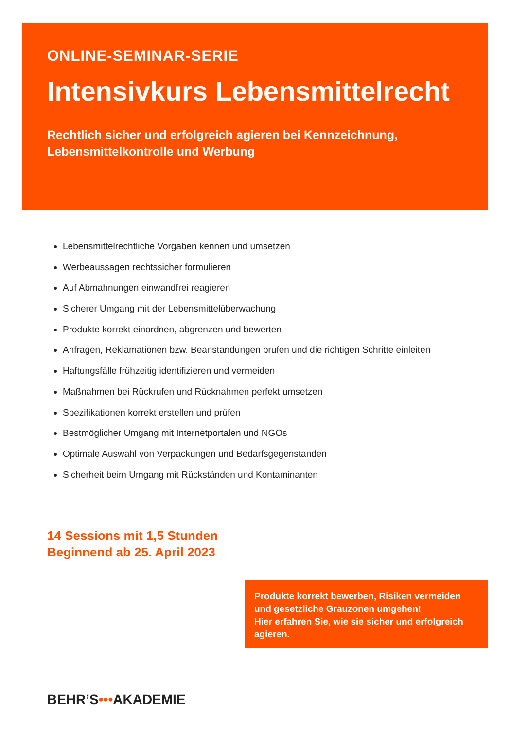ONLINE-SEMINAR-SERIE
Intensivkurs Lebensmittelrecht
Rechtlich sicher und erfolgreich agieren bei Kennzeichnung,
Lebensmittelkontrolle und Werbung
Lebensmittelrechtliche Vorgaben kennen und umsetzen
Werbeaussagen rechtssicher formulieren
Auf Abmahnungen einwandfrei reagieren
Sicherer Umgang mit der Lebensmittelüberwachung
Produkte korrekt einordnen, abgrenzen und bewerten
Anfragen, Reklamationen bzw. Beanstandungen prüfen und die richtigen Schritte einleiten
Haftungsfälle frühzeitig identifizieren und vermeiden
Maßnahmen bei Rückrufen und Rücknahmen perfekt umsetzen
Spezifikationen korrekt erstellen und prüfen
Bestmöglicher Umgang mit Internetportalen und NGOs
Optimale Auswahl von Verpackungen und Bedarfsgegenständen
Sicherheit beim Umgang mit Rückständen und Kontaminanten
14 Sessions mit 1,5 Stunden
Beginnend ab 25. April 2023
Produkte korrekt bewerben, Risiken vermeiden und gesetzliche Grauzonen umgehen!
Hier erfahren Sie, wie sie sicher und erfolgreich agieren.
BEHR’S•••AKADEMIE